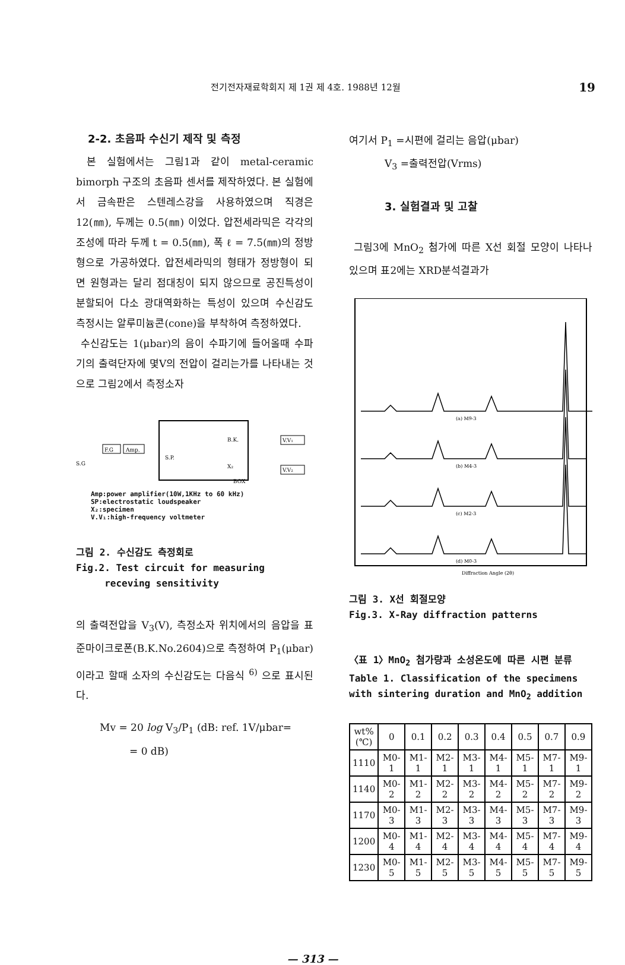전기전자재료학회지 제 1권 제 4호. 1988년 12월 19
2-2. 초음파 수신기 제작 및 측정
본 실험에서는 그림1과 같이 metal-ceramic bimorph 구조의 초음파 센서를 제작하였다. 본 실험에서 금속판은 스텐레스강을 사용하였으며 직경은 12(㎜), 두께는 0.5(㎜) 이었다. 압전세라믹은 각각의 조성에 따라 두께 t = 0.5(㎜), 폭 ℓ = 7.5(㎜)의 정방형으로 가공하였다. 압전세라믹의 형태가 정방형이 되면 원형과는 달리 점대칭이 되지 않으므로 공진특성이 분할되어 다소 광대역화하는 특성이 있으며 수신감도 측정시는 알루미늄콘(cone)을 부착하여 측정하였다.
수신감도는 1(μbar)의 음이 수파기에 들어올때 수파기의 출력단자에 몇V의 전압이 걸리는가를 나타내는 것으로 그림2에서 측정소자
F.G
Amp.
B.K.
S.P.
X₂
BOX
V.V₁
V.V₂
S.G
Amp:power amplifier(10W,1KHz to 60 kHz)
SP:electrostatic loudspeaker
X₂:specimen
V.V₁:high-frequency voltmeter
그림 2. 수신감도 측정회로
Fig.2. Test circuit for measuring
receving sensitivity
의 출력전압을 V<sub>3</sub>(V), 측정소자 위치에서의 음압을 표준마이크로폰(B.K.No.2604)으로 측정하여 P<sub>1</sub>(μbar)이라고 할때 소자의 수신감도는 다음식 <sup>6)</sup> 으로 표시된다.
Mv = 20 log V<sub>3</sub>/P<sub>1</sub> (dB: ref. 1V/μbar=
= 0 dB)
여기서 P<sub>1</sub> =시편에 걸리는 음압(μbar)
V<sub>3</sub> =출력전압(Vrms)
3. 실험결과 및 고찰
그림3에 MnO<sub>2</sub> 첨가에 따른 X선 회절 모양이 나타나 있으며 표2에는 XRD분석결과가
(a) M9-3
(b) M4-3
(c) M2-3
(d) M0-3
Diffraction Angle (2θ)
그림 3. X선 회절모양
Fig.3. X-Ray diffraction patterns
〈표 1〉MnO<sub>2</sub> 첨가량과 소성온도에 따른 시편 분류
Table 1. Classification of the specimens with sintering duration and MnO<sub>2</sub> addition
| wt% (℃) | 0 | 0.1 | 0.2 | 0.3 | 0.4 | 0.5 | 0.7 | 0.9 |
| --- | --- | --- | --- | --- | --- | --- | --- | --- |
| 1110 | M0-1 | M1-1 | M2-1 | M3-1 | M4-1 | M5-1 | M7-1 | M9-1 |
| 1140 | M0-2 | M1-2 | M2-2 | M3-2 | M4-2 | M5-2 | M7-2 | M9-2 |
| 1170 | M0-3 | M1-3 | M2-3 | M3-3 | M4-3 | M5-3 | M7-3 | M9-3 |
| 1200 | M0-4 | M1-4 | M2-4 | M3-4 | M4-4 | M5-4 | M7-4 | M9-4 |
| 1230 | M0-5 | M1-5 | M2-5 | M3-5 | M4-5 | M5-5 | M7-5 | M9-5 |
— 313 —